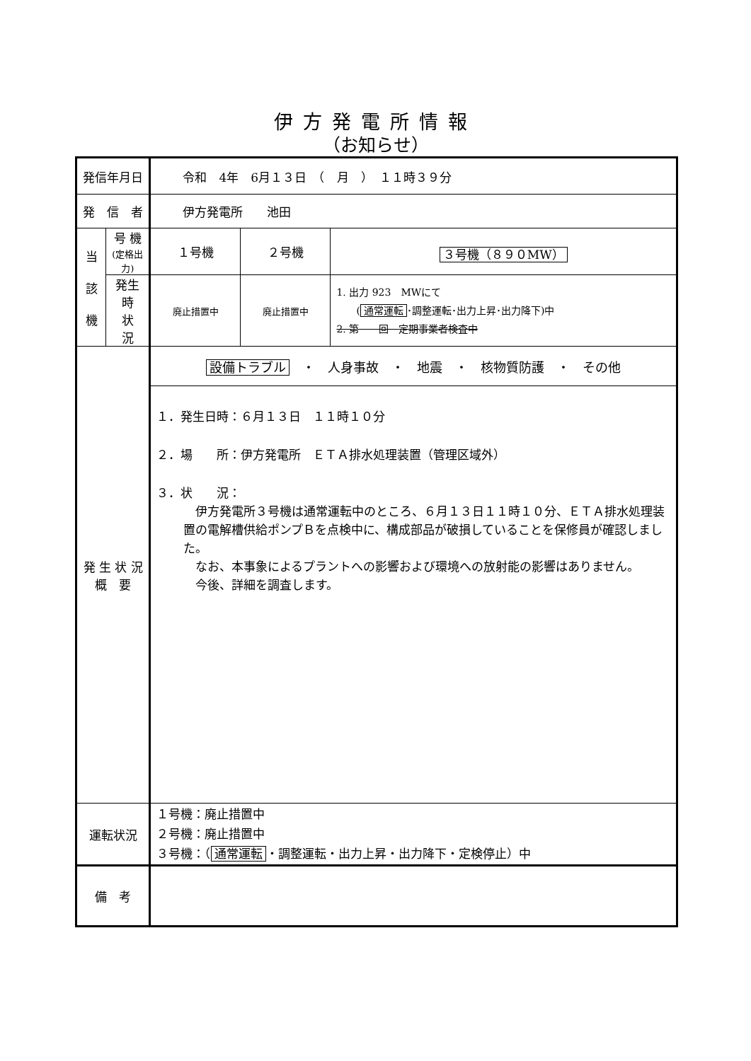伊方発電所情報
（お知らせ）
| 発信年月日 | | 令和 4年 6月１３日 （ 月 ） １１時３９分 | | |
| 発 信 者 | | 伊方発電所 池田 | | |
| 当 該 機 | 号 機 (定格出力) | １号機 | ２号機 | ３号機（８９０MW） |
| | 発生時 状 況 | 廃止措置中 | 廃止措置中 | 1. 出力 923 MWにて ( 通常運転 ･調整運転･出力上昇･出力降下)中 2. 第 回 定期事業者検査中 |
| 発 生 状 況 概 要 | | 設備トラブル ・ 人身事故 ・ 地震 ・ 核物質防護 ・ その他 | | |
| | | １．発生日時：６月１３日 １１時１０分 ２．場 所：伊方発電所 ＥＴＡ排水処理装置（管理区域外） ３．状 況： 伊方発電所３号機は通常運転中のところ、６月１３日１１時１０分、ＥＴＡ排水処理装置の電解槽供給ポンプＢを点検中に、構成部品が破損していることを保修員が確認しました。 なお、本事象によるプラントへの影響および環境への放射能の影響はありません。 今後、詳細を調査します。 | | |
| 運転状況 | | １号機：廃止措置中 ２号機：廃止措置中 ３号機：（ 通常運転 ・調整運転・出力上昇・出力降下・定検停止）中 | | |
| 備 考 | | | | |